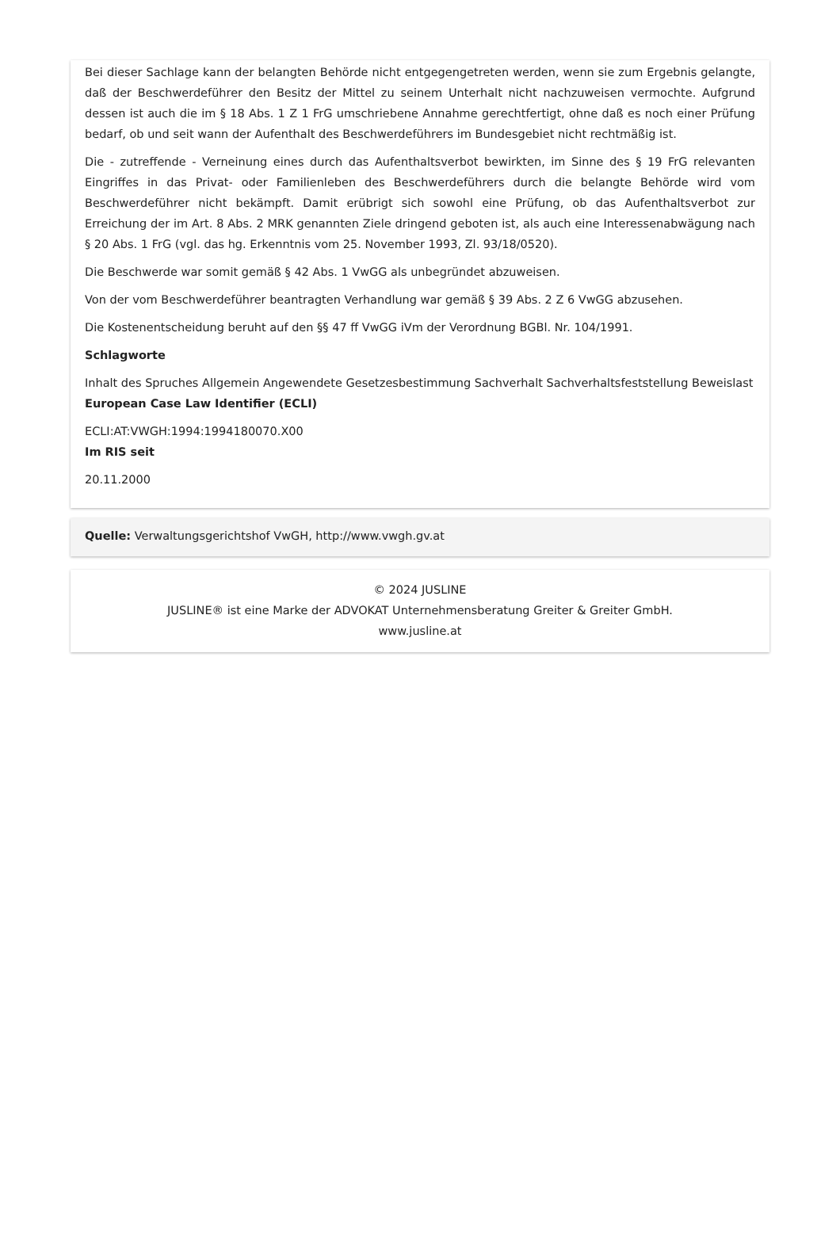Bei dieser Sachlage kann der belangten Behörde nicht entgegengetreten werden, wenn sie zum Ergebnis gelangte, daß der Beschwerdeführer den Besitz der Mittel zu seinem Unterhalt nicht nachzuweisen vermochte. Aufgrund dessen ist auch die im § 18 Abs. 1 Z 1 FrG umschriebene Annahme gerechtfertigt, ohne daß es noch einer Prüfung bedarf, ob und seit wann der Aufenthalt des Beschwerdeführers im Bundesgebiet nicht rechtmäßig ist.
Die - zutreffende - Verneinung eines durch das Aufenthaltsverbot bewirkten, im Sinne des § 19 FrG relevanten Eingriffes in das Privat- oder Familienleben des Beschwerdeführers durch die belangte Behörde wird vom Beschwerdeführer nicht bekämpft. Damit erübrigt sich sowohl eine Prüfung, ob das Aufenthaltsverbot zur Erreichung der im Art. 8 Abs. 2 MRK genannten Ziele dringend geboten ist, als auch eine Interessenabwägung nach § 20 Abs. 1 FrG (vgl. das hg. Erkenntnis vom 25. November 1993, Zl. 93/18/0520).
Die Beschwerde war somit gemäß § 42 Abs. 1 VwGG als unbegründet abzuweisen.
Von der vom Beschwerdeführer beantragten Verhandlung war gemäß § 39 Abs. 2 Z 6 VwGG abzusehen.
Die Kostenentscheidung beruht auf den §§ 47 ff VwGG iVm der Verordnung BGBl. Nr. 104/1991.
Schlagworte
Inhalt des Spruches Allgemein Angewendete Gesetzesbestimmung Sachverhalt Sachverhaltsfeststellung Beweislast
European Case Law Identifier (ECLI)
ECLI:AT:VWGH:1994:1994180070.X00
Im RIS seit
20.11.2000
Quelle: Verwaltungsgerichtshof VwGH, http://www.vwgh.gv.at
© 2024 JUSLINE
JUSLINE® ist eine Marke der ADVOKAT Unternehmensberatung Greiter & Greiter GmbH.
www.jusline.at